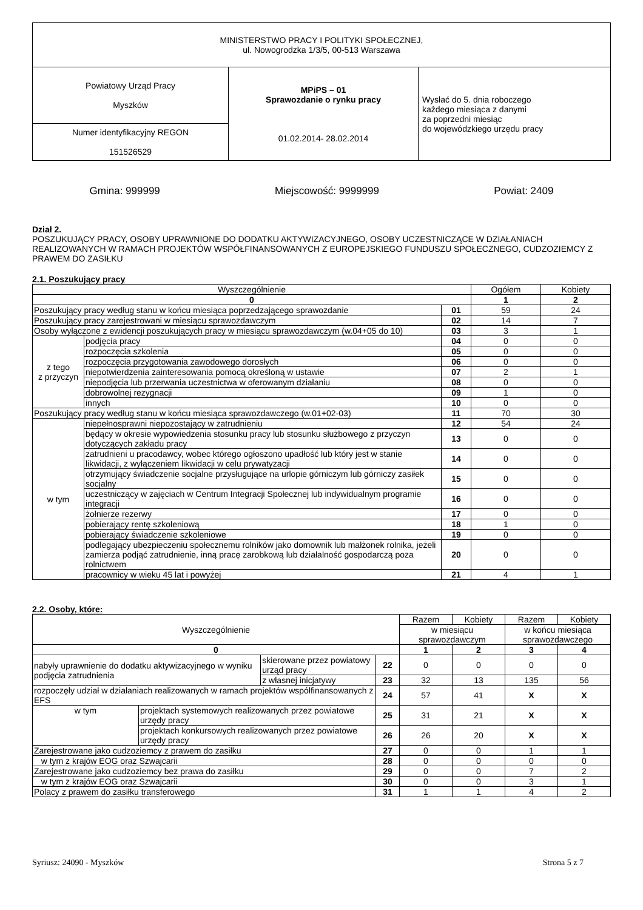| MINISTERSTWO PRACY I POLITYKI SPOŁECZNEJ, ul. Nowogrodzka 1/3/5, 00-513 Warszawa | | |
| Powiatowy Urząd Pracy Myszków | MPiPS – 01 Sprawozdanie o rynku pracy 01.02.2014- 28.02.2014 | Wysłać do 5. dnia roboczego każdego miesiąca z danymi za poprzedni miesiąc do wojewódzkiego urzędu pracy |
| Numer identyfikacyjny REGON 151526529 | | |
Gmina: 999999 Miejscowość: 9999999 Powiat: 2409
Dział 2.
POSZUKUJĄCY PRACY, OSOBY UPRAWNIONE DO DODATKU AKTYWIZACYJNEGO, OSOBY UCZESTNICZĄCE W DZIAŁANIACH REALIZOWANYCH W RAMACH PROJEKTÓW WSPÓŁFINANSOWANYCH Z EUROPEJSKIEGO FUNDUSZU SPOŁECZNEGO, CUDZOZIEMCY Z PRAWEM DO ZASIŁKU
2.1. Poszukujący pracy
| Wyszczególnienie | | | Ogółem | Kobiety |
| --- | --- | --- | --- | --- |
| 0 | | | 1 | 2 |
| Poszukujący pracy według stanu w końcu miesiąca poprzedzającego sprawozdanie | | 01 | 59 | 24 |
| Poszukujący pracy zarejestrowani w miesiącu sprawozdawczym | | 02 | 14 | 7 |
| Osoby wyłączone z ewidencji poszukujących pracy w miesiącu sprawozdawczym (w.04+05 do 10) | | 03 | 3 | 1 |
| z tego z przyczyn | podjęcia pracy | 04 | 0 | 0 |
| | rozpoczęcia szkolenia | 05 | 0 | 0 |
| | rozpoczęcia przygotowania zawodowego dorosłych | 06 | 0 | 0 |
| | niepotwierdzenia zainteresowania pomocą określoną w ustawie | 07 | 2 | 1 |
| | niepodjęcia lub przerwania uczestnictwa w oferowanym działaniu | 08 | 0 | 0 |
| | dobrowolnej rezygnacji | 09 | 1 | 0 |
| | innych | 10 | 0 | 0 |
| Poszukujący pracy według stanu w końcu miesiąca sprawozdawczego (w.01+02-03) | | 11 | 70 | 30 |
| w tym | niepełnosprawni niepozostający w zatrudnieniu | 12 | 54 | 24 |
| | będący w okresie wypowiedzenia stosunku pracy lub stosunku służbowego z przyczyn dotyczących zakładu pracy | 13 | 0 | 0 |
| | zatrudnieni u pracodawcy, wobec którego ogłoszono upadłość lub który jest w stanie likwidacji, z wyłączeniem likwidacji w celu prywatyzacji | 14 | 0 | 0 |
| | otrzymujący świadczenie socjalne przysługujące na urlopie górniczym lub górniczy zasiłek socjalny | 15 | 0 | 0 |
| | uczestniczący w zajęciach w Centrum Integracji Społecznej lub indywidualnym programie integracji | 16 | 0 | 0 |
| | żołnierze rezerwy | 17 | 0 | 0 |
| | pobierający rentę szkoleniową | 18 | 1 | 0 |
| | pobierający świadczenie szkoleniowe | 19 | 0 | 0 |
| | podlegający ubezpieczeniu społecznemu rolników jako domownik lub małżonek rolnika, jeżeli zamierza podjąć zatrudnienie, inną pracę zarobkową lub działalność gospodarczą poza rolnictwem | 20 | 0 | 0 |
| | pracownicy w wieku 45 lat i powyżej | 21 | 4 | 1 |
2.2. Osoby, które:
| Wyszczególnienie | | | | Razem | Kobiety | Razem | Kobiety |
| --- | --- | --- | --- | --- | --- | --- | --- |
| | | | | w miesiącu sprawozdawczym | | w końcu miesiąca sprawozdawczego | |
| 0 | | | | 1 | 2 | 3 | 4 |
| nabyły uprawnienie do dodatku aktywizacyjnego w wyniku podjęcia zatrudnienia | | skierowane przez powiatowy urząd pracy | 22 | 0 | 0 | 0 | 0 |
| | | z własnej inicjatywy | 23 | 32 | 13 | 135 | 56 |
| rozpoczęły udział w działaniach realizowanych w ramach projektów współfinansowanych z EFS | | | 24 | 57 | 41 | X | X |
| w tym | projektach systemowych realizowanych przez powiatowe urzędy pracy | | 25 | 31 | 21 | X | X |
| | projektach konkursowych realizowanych przez powiatowe urzędy pracy | | 26 | 26 | 20 | X | X |
| Zarejestrowane jako cudzoziemcy z prawem do zasiłku | | | 27 | 0 | 0 | 1 | 1 |
| w tym z krajów EOG oraz Szwajcarii | | | 28 | 0 | 0 | 0 | 0 |
| Zarejestrowane jako cudzoziemcy bez prawa do zasiłku | | | 29 | 0 | 0 | 7 | 2 |
| w tym z krajów EOG oraz Szwajcarii | | | 30 | 0 | 0 | 3 | 1 |
| Polacy z prawem do zasiłku transferowego | | | 31 | 1 | 1 | 4 | 2 |
Syriusz: 24090 - Myszków Strona 5 z 7